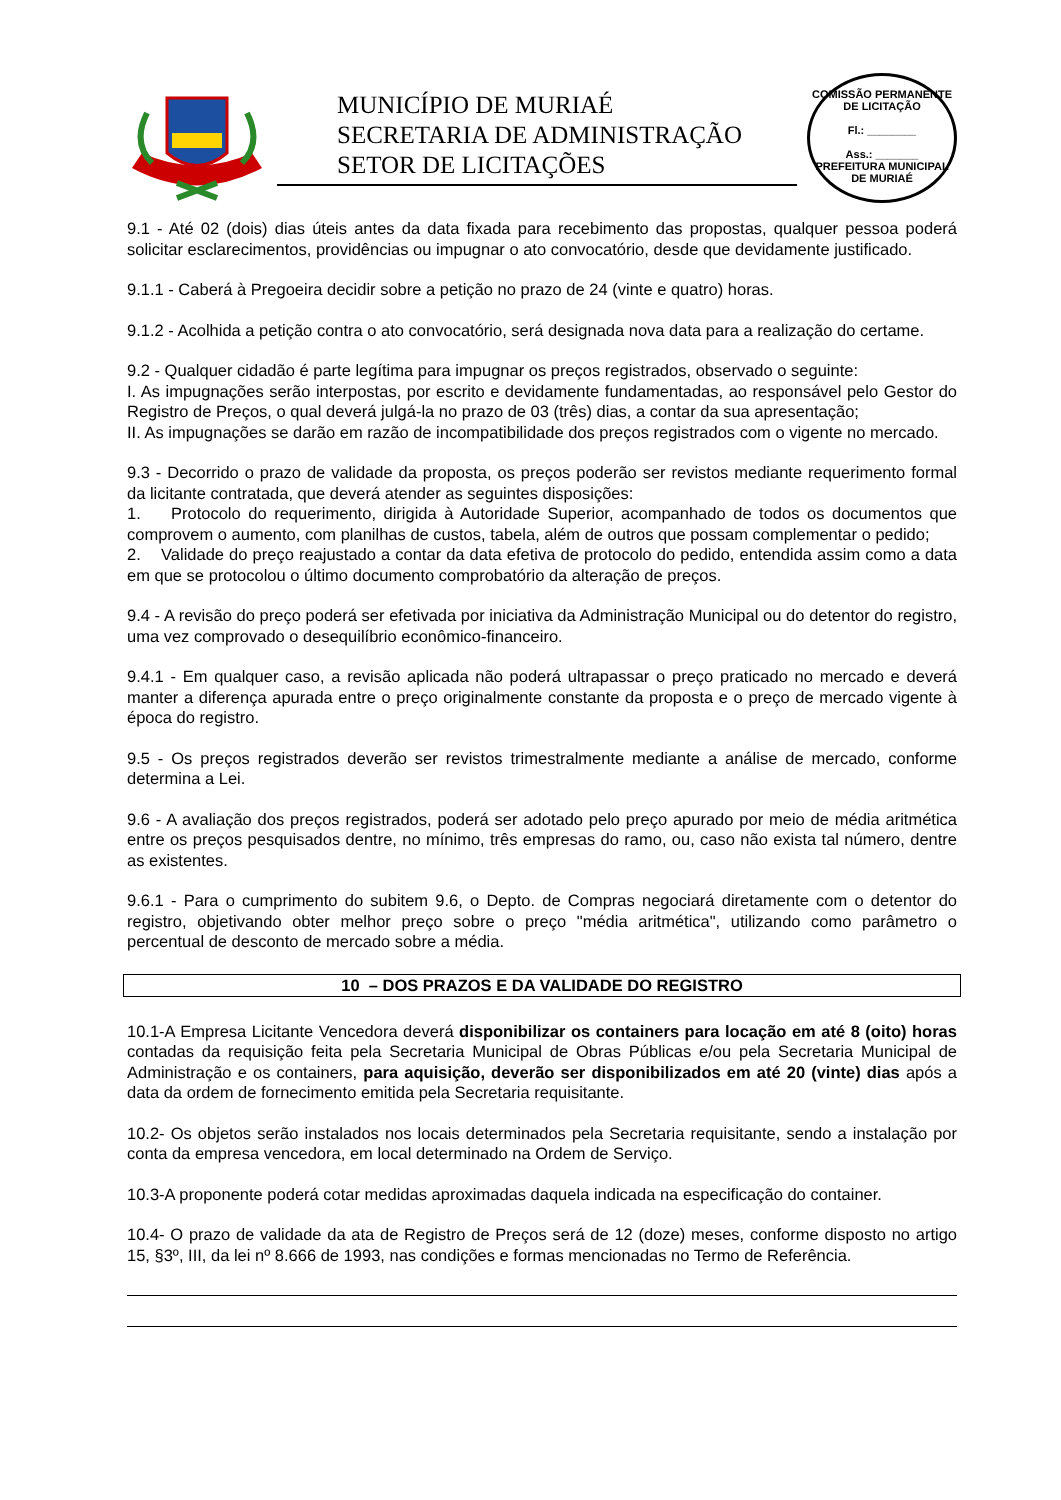MUNICÍPIO DE MURIAÉ
SECRETARIA DE ADMINISTRAÇÃO
SETOR DE LICITAÇÕES
COMISSÃO PERMANENTE DE LICITAÇÃO
Fl.: ________
Ass.: _______
PREFEITURA MUNICIPAL DE MURIAÉ
9.1 - Até 02 (dois) dias úteis antes da data fixada para recebimento das propostas, qualquer pessoa poderá solicitar esclarecimentos, providências ou impugnar o ato convocatório, desde que devidamente justificado.
9.1.1 - Caberá à Pregoeira decidir sobre a petição no prazo de 24 (vinte e quatro) horas.
9.1.2 - Acolhida a petição contra o ato convocatório, será designada nova data para a realização do certame.
9.2 - Qualquer cidadão é parte legítima para impugnar os preços registrados, observado o seguinte:
I. As impugnações serão interpostas, por escrito e devidamente fundamentadas, ao responsável pelo Gestor do Registro de Preços, o qual deverá julgá-la no prazo de 03 (três) dias, a contar da sua apresentação;
II. As impugnações se darão em razão de incompatibilidade dos preços registrados com o vigente no mercado.
9.3 - Decorrido o prazo de validade da proposta, os preços poderão ser revistos mediante requerimento formal da licitante contratada, que deverá atender as seguintes disposições:
1. Protocolo do requerimento, dirigida à Autoridade Superior, acompanhado de todos os documentos que comprovem o aumento, com planilhas de custos, tabela, além de outros que possam complementar o pedido;
2. Validade do preço reajustado a contar da data efetiva de protocolo do pedido, entendida assim como a data em que se protocolou o último documento comprobatório da alteração de preços.
9.4 - A revisão do preço poderá ser efetivada por iniciativa da Administração Municipal ou do detentor do registro, uma vez comprovado o desequilíbrio econômico-financeiro.
9.4.1 - Em qualquer caso, a revisão aplicada não poderá ultrapassar o preço praticado no mercado e deverá manter a diferença apurada entre o preço originalmente constante da proposta e o preço de mercado vigente à época do registro.
9.5 - Os preços registrados deverão ser revistos trimestralmente mediante a análise de mercado, conforme determina a Lei.
9.6 - A avaliação dos preços registrados, poderá ser adotado pelo preço apurado por meio de média aritmética entre os preços pesquisados dentre, no mínimo, três empresas do ramo, ou, caso não exista tal número, dentre as existentes.
9.6.1 - Para o cumprimento do subitem 9.6, o Depto. de Compras negociará diretamente com o detentor do registro, objetivando obter melhor preço sobre o preço "média aritmética", utilizando como parâmetro o percentual de desconto de mercado sobre a média.
10 – DOS PRAZOS E DA VALIDADE DO REGISTRO
10.1-A Empresa Licitante Vencedora deverá disponibilizar os containers para locação em até 8 (oito) horas contadas da requisição feita pela Secretaria Municipal de Obras Públicas e/ou pela Secretaria Municipal de Administração e os containers, para aquisição, deverão ser disponibilizados em até 20 (vinte) dias após a data da ordem de fornecimento emitida pela Secretaria requisitante.
10.2- Os objetos serão instalados nos locais determinados pela Secretaria requisitante, sendo a instalação por conta da empresa vencedora, em local determinado na Ordem de Serviço.
10.3-A proponente poderá cotar medidas aproximadas daquela indicada na especificação do container.
10.4- O prazo de validade da ata de Registro de Preços será de 12 (doze) meses, conforme disposto no artigo 15, §3º, III, da lei nº 8.666 de 1993, nas condições e formas mencionadas no Termo de Referência.